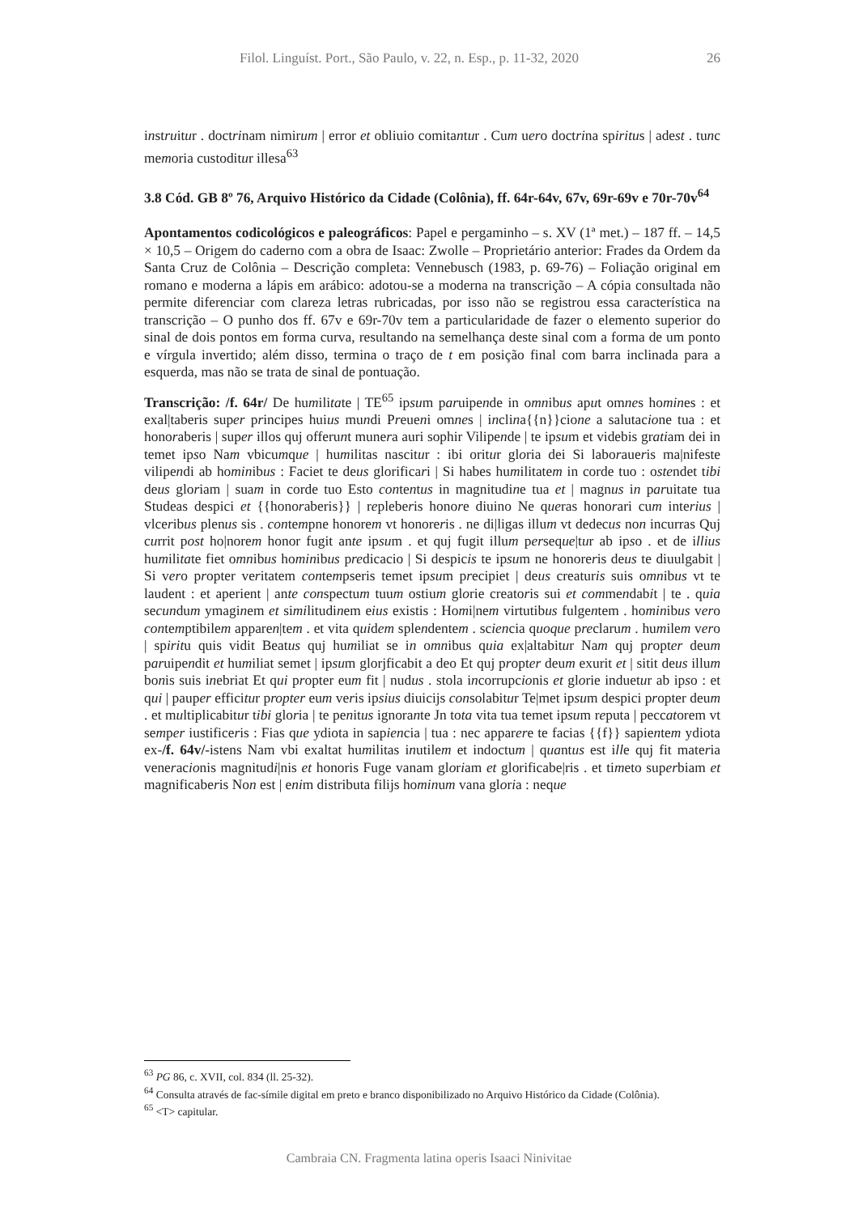Filol. Linguíst. Port., São Paulo, v. 22, n. Esp., p. 11-32, 2020 26
instruitur . doctrinam nimirum | error et obliuio comitantur . Cum uero doctrina spiritus | adest . tunc memoria custoditur illesa<sup>63</sup>
3.8 Cód. GB 8º 76, Arquivo Histórico da Cidade (Colônia), ff. 64r-64v, 67v, 69r-69v e 70r-70v<sup>64</sup>
Apontamentos codicológicos e paleográficos: Papel e pergaminho – s. XV (1ª met.) – 187 ff. – 14,5 × 10,5 – Origem do caderno com a obra de Isaac: Zwolle – Proprietário anterior: Frades da Ordem da Santa Cruz de Colônia – Descrição completa: Vennebusch (1983, p. 69-76) – Foliação original em romano e moderna a lápis em arábico: adotou-se a moderna na transcrição – A cópia consultada não permite diferenciar com clareza letras rubricadas, por isso não se registrou essa característica na transcrição – O punho dos ff. 67v e 69r-70v tem a particularidade de fazer o elemento superior do sinal de dois pontos em forma curva, resultando na semelhança deste sinal com a forma de um ponto e vírgula invertido; além disso, termina o traço de t em posição final com barra inclinada para a esquerda, mas não se trata de sinal de pontuação.
Transcrição: /f. 64r/ De humilitate | TE<sup>65</sup> ipsum paruipende in omnibus aput omnes homines : et exal|taberis super principes huius mundi Preueni omnes | inclina{{n}}cione a salutacione tua : et honoraberis | super illos quj offerunt munera auri sophir Vilipende | te ipsum et videbis gratiam dei in temet ipso Nam vbicumque | humilitas nascitur : ibi oritur gloria dei Si laboraueris ma|nifeste vilipendi ab hominibus : Faciet te deus glorificari | Si habes humilitatem in corde tuo : ostendet tibi deus gloriam | suam in corde tuo Esto contentus in magnitudine tua et | magnus in paruitate tua Studeas despici et {{honoraberis}} | repleberis honore diuino Ne queras honorari cum interius | vlceribus plenus sis . contempne honorem vt honoreris . ne di|ligas illum vt dedecus non incurras Quj currit post ho|norem honor fugit ante ipsum . et quj fugit illum perseque|tur ab ipso . et de illius humilitate fiet omnibus hominibus predicacio | Si despicis te ipsum ne honoreris deus te diuulgabit | Si vero propter veritatem contempseris temet ipsum precipiet | deus creaturis suis omnibus vt te laudent : et aperient | ante conspectum tuum ostium glorie creatoris sui et commendabit | te . quia secundum ymaginem et similitudinem eius existis : Homi|nem virtutibus fulgentem . hominibus vero contemptibilem apparen|tem . et vita quidem splendentem . sciencia quoque preclarum . humilem vero | spiritu quis vidit Beatus quj humiliat se in omnibus quia ex|altabitur Nam quj propter deum paruipendit et humiliat semet | ipsum glorjficabit a deo Et quj propter deum exurit et | sitit deus illum bonis suis inebriat Et qui propter eum fit | nudus . stola incorrupcionis et glorie induetur ab ipso : et qui | pauper efficitur propter eum veris ipsius diuicijs consolabitur Te|met ipsum despici propter deum . et multiplicabitur tibi gloria | te penitus ignorante Jn tota vita tua temet ipsum reputa | peccatorem vt semper iustificeris : Fias que ydiota in sapiencia | tua : nec apparere te facias {{f}} sapientem ydiota ex-/f. 64v/-istens Nam vbi exaltat humilitas inutilem et indoctum | quantus est ille quj fit materia veneracionis magnitudi|nis et honoris Fuge vanam gloriam et glorificabe|ris . et timeto superbiam et magnificaberis Non est | enim distributa filijs hominum vana gloria : neque
<sup>63</sup> PG 86, c. XVII, col. 834 (ll. 25-32).
<sup>64</sup> Consulta através de fac-símile digital em preto e branco disponibilizado no Arquivo Histórico da Cidade (Colônia).
<sup>65</sup> <T> capitular.
Cambraia CN. Fragmenta latina operis Isaaci Ninivitae